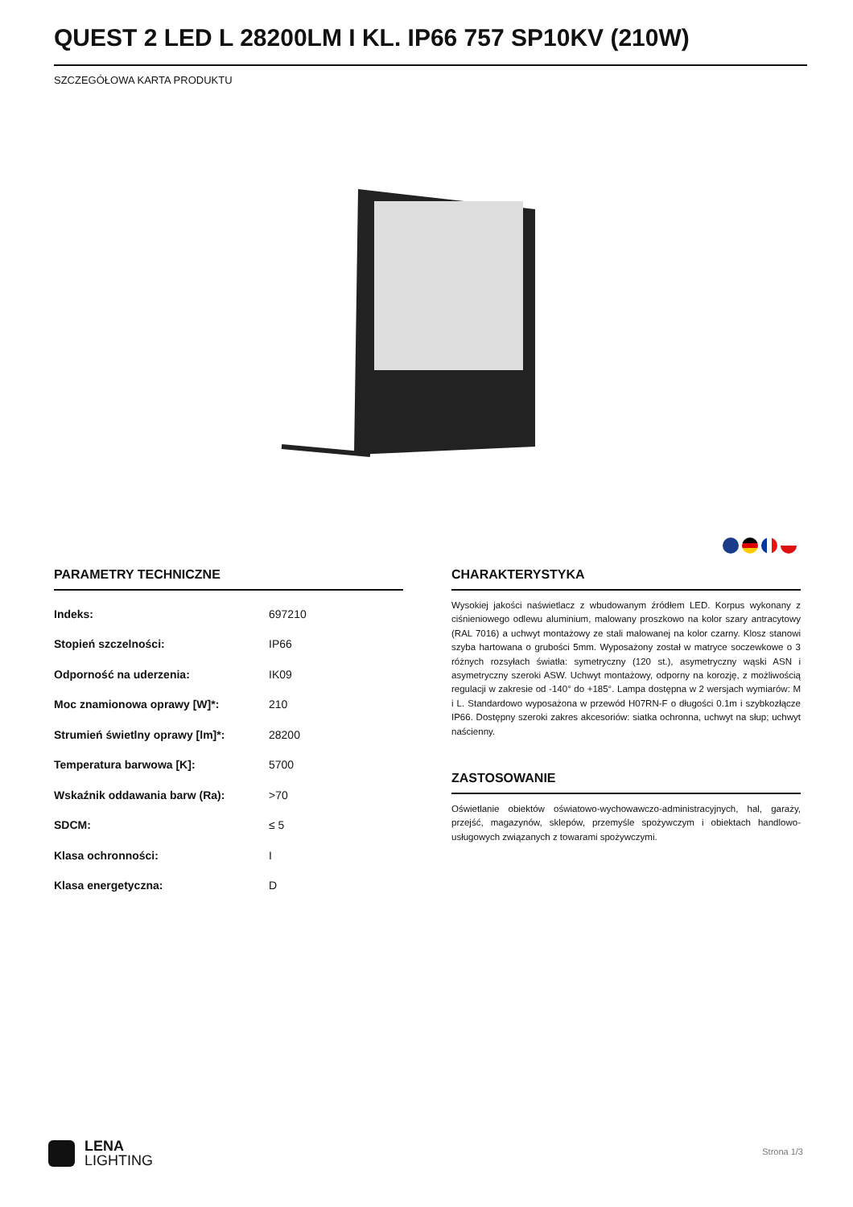QUEST 2 LED L 28200LM I KL. IP66 757 SP10KV (210W)
SZCZEGÓŁOWA KARTA PRODUKTU
PARAMETRY TECHNICZNE
| Indeks: | 697210 |
| Stopień szczelności: | IP66 |
| Odporność na uderzenia: | IK09 |
| Moc znamionowa oprawy [W]*: | 210 |
| Strumień świetlny oprawy [lm]*: | 28200 |
| Temperatura barwowa [K]: | 5700 |
| Wskaźnik oddawania barw (Ra): | >70 |
| SDCM: | ≤ 5 |
| Klasa ochronności: | I |
| Klasa energetyczna: | D |
CHARAKTERYSTYKA
Wysokiej jakości naświetlacz z wbudowanym źródłem LED. Korpus wykonany z ciśnieniowego odlewu aluminium, malowany proszkowo na kolor szary antracytowy (RAL 7016) a uchwyt montażowy ze stali malowanej na kolor czarny. Klosz stanowi szyba hartowana o grubości 5mm. Wyposażony został w matryce soczewkowe o 3 różnych rozsyłach światła: symetryczny (120 st.), asymetryczny wąski ASN i asymetryczny szeroki ASW. Uchwyt montażowy, odporny na korozję, z możliwością regulacji w zakresie od -140° do +185°. Lampa dostępna w 2 wersjach wymiarów: M i L. Standardowo wyposażona w przewód H07RN-F o długości 0.1m i szybkozłącze IP66. Dostępny szeroki zakres akcesoriów: siatka ochronna, uchwyt na słup; uchwyt naścienny.
ZASTOSOWANIE
Oświetlanie obiektów oświatowo-wychowawczo-administracyjnych, hal, garaży, przejść, magazynów, sklepów, przemyśle spożywczym i obiektach handlowo-usługowych związanych z towarami spożywczymi.
LENA
LIGHTING
Strona 1/3